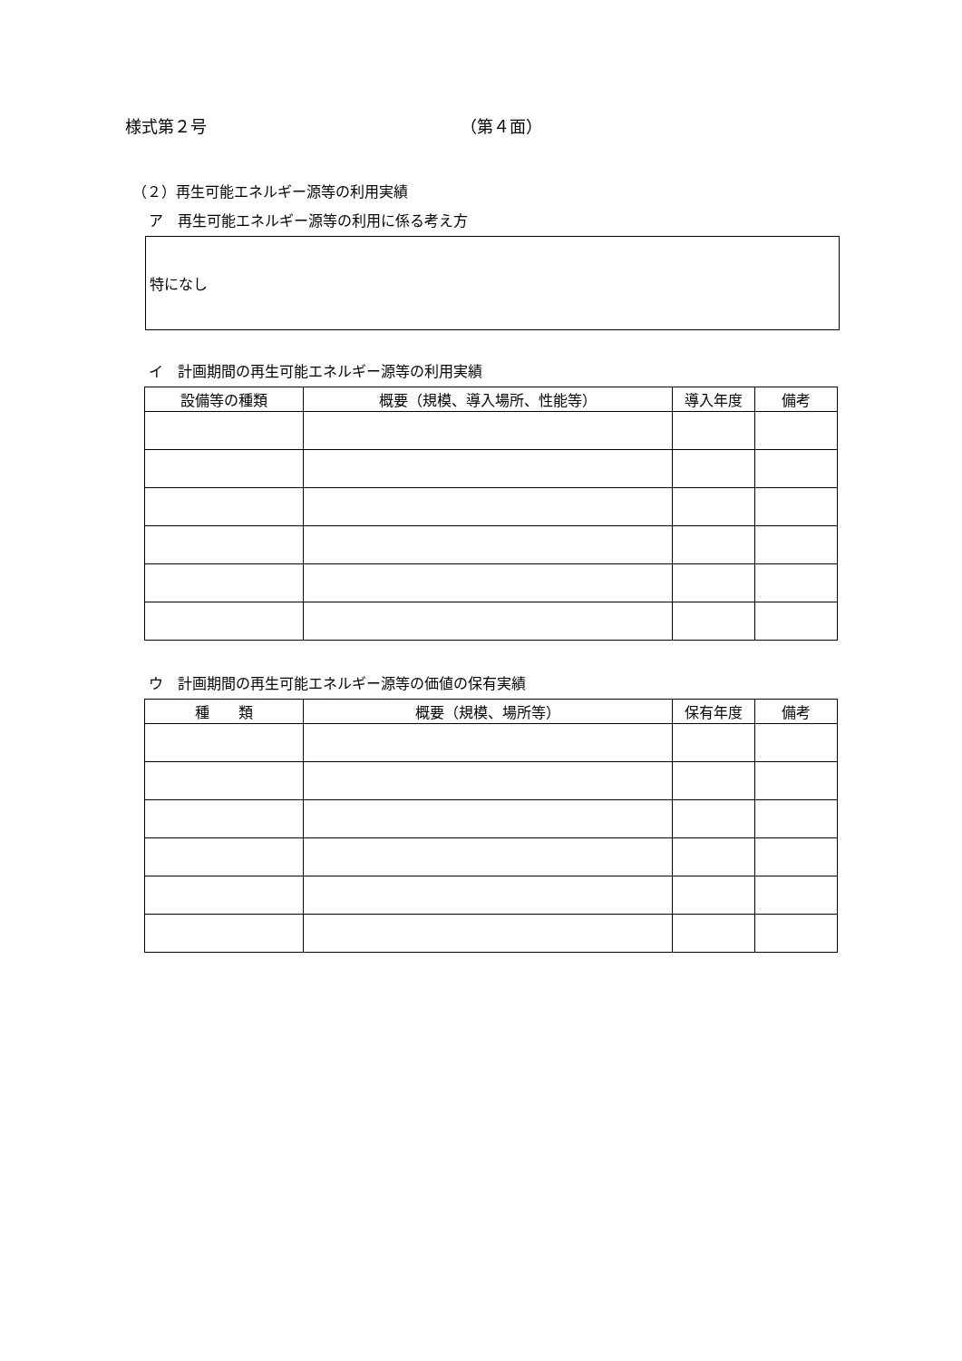様式第２号 （第４面）
（２）再生可能エネルギー源等の利用実績
ア　再生可能エネルギー源等の利用に係る考え方
特になし
イ　計画期間の再生可能エネルギー源等の利用実績
| 設備等の種類 | 概要（規模、導入場所、性能等） | 導入年度 | 備考 |
| --- | --- | --- | --- |
ウ　計画期間の再生可能エネルギー源等の価値の保有実績
| 種 類 | 概要（規模、場所等） | 保有年度 | 備考 |
| --- | --- | --- | --- |